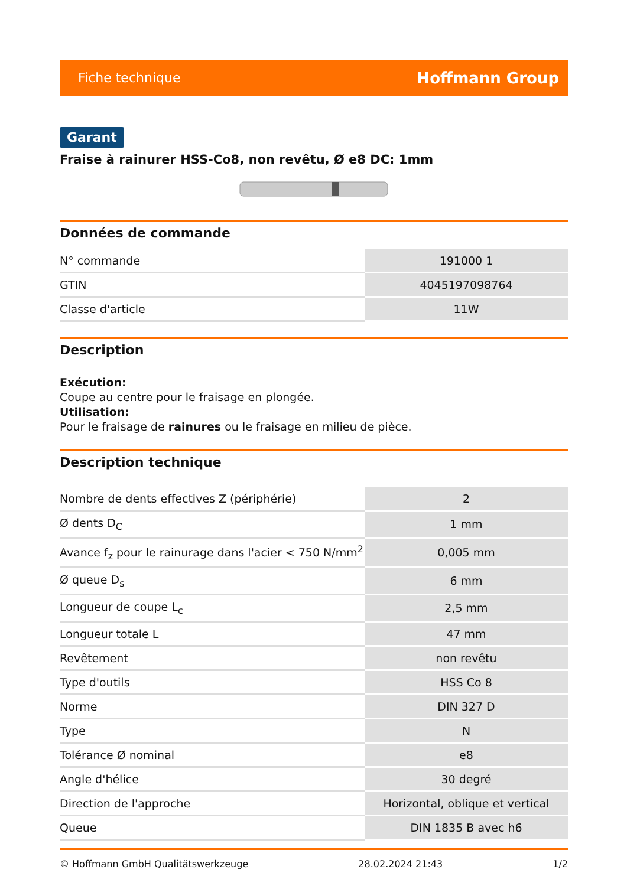Fiche technique Hoffmann Group
Garant
Fraise à rainurer HSS-Co8, non revêtu, Ø e8 DC: 1mm
Données de commande
| N° commande | 191000 1 |
| GTIN | 4045197098764 |
| Classe d'article | 11W |
Description
Exécution:
Coupe au centre pour le fraisage en plongée.
Utilisation:
Pour le fraisage de rainures ou le fraisage en milieu de pièce.
Description technique
| Nombre de dents effectives Z (périphérie) | 2 |
| Ø dents D<sub>C</sub> | 1 mm |
| Avance f<sub>z</sub> pour le rainurage dans l'acier < 750 N/mm<sup>2</sup> | 0,005 mm |
| Ø queue D<sub>s</sub> | 6 mm |
| Longueur de coupe L<sub>c</sub> | 2,5 mm |
| Longueur totale L | 47 mm |
| Revêtement | non revêtu |
| Type d'outils | HSS Co 8 |
| Norme | DIN 327 D |
| Type | N |
| Tolérance Ø nominal | e8 |
| Angle d'hélice | 30 degré |
| Direction de l'approche | Horizontal, oblique et vertical |
| Queue | DIN 1835 B avec h6 |
© Hoffmann GmbH Qualitätswerkzeuge 28.02.2024 21:43 1/2